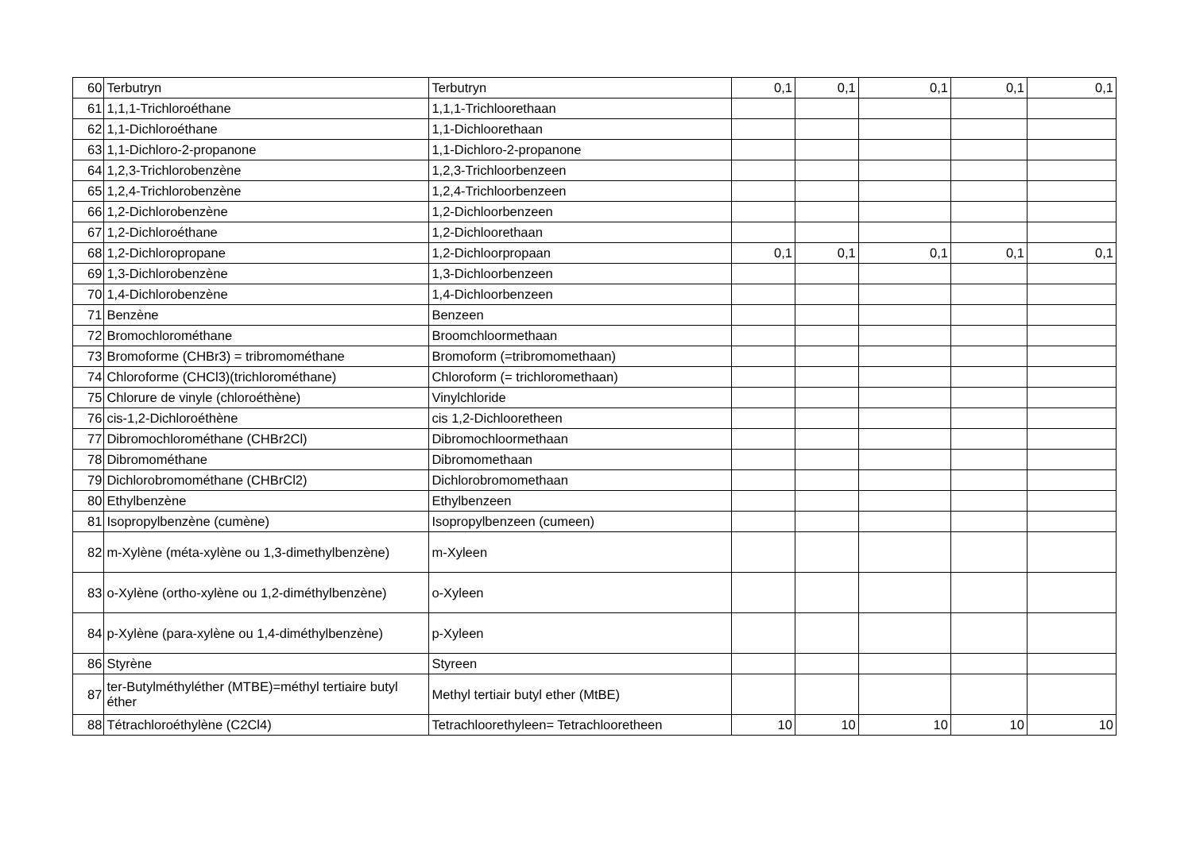| 60 | Terbutryn | Terbutryn | 0,1 | 0,1 | 0,1 | 0,1 | 0,1 |
| 61 | 1,1,1-Trichloroéthane | 1,1,1-Trichloorethaan | | | | | |
| 62 | 1,1-Dichloroéthane | 1,1-Dichloorethaan | | | | | |
| 63 | 1,1-Dichloro-2-propanone | 1,1-Dichloro-2-propanone | | | | | |
| 64 | 1,2,3-Trichlorobenzène | 1,2,3-Trichloorbenzeen | | | | | |
| 65 | 1,2,4-Trichlorobenzène | 1,2,4-Trichloorbenzeen | | | | | |
| 66 | 1,2-Dichlorobenzène | 1,2-Dichloorbenzeen | | | | | |
| 67 | 1,2-Dichloroéthane | 1,2-Dichloorethaan | | | | | |
| 68 | 1,2-Dichloropropane | 1,2-Dichloorpropaan | 0,1 | 0,1 | 0,1 | 0,1 | 0,1 |
| 69 | 1,3-Dichlorobenzène | 1,3-Dichloorbenzeen | | | | | |
| 70 | 1,4-Dichlorobenzène | 1,4-Dichloorbenzeen | | | | | |
| 71 | Benzène | Benzeen | | | | | |
| 72 | Bromochlorométhane | Broomchloormethaan | | | | | |
| 73 | Bromoforme (CHBr3) = tribromométhane | Bromoform (=tribromomethaan) | | | | | |
| 74 | Chloroforme (CHCl3)(trichlorométhane) | Chloroform (= trichloromethaan) | | | | | |
| 75 | Chlorure de vinyle (chloroéthène) | Vinylchloride | | | | | |
| 76 | cis-1,2-Dichloroéthène | cis 1,2-Dichlooretheen | | | | | |
| 77 | Dibromochlorométhane (CHBr2Cl) | Dibromochloormethaan | | | | | |
| 78 | Dibromométhane | Dibromomethaan | | | | | |
| 79 | Dichlorobromométhane (CHBrCl2) | Dichlorobromomethaan | | | | | |
| 80 | Ethylbenzène | Ethylbenzeen | | | | | |
| 81 | Isopropylbenzène (cumène) | Isopropylbenzeen (cumeen) | | | | | |
| 82 | m-Xylène (méta-xylène ou 1,3-dimethylbenzène) | m-Xyleen | | | | | |
| 83 | o-Xylène (ortho-xylène ou 1,2-diméthylbenzène) | o-Xyleen | | | | | |
| 84 | p-Xylène (para-xylène ou 1,4-diméthylbenzène) | p-Xyleen | | | | | |
| 86 | Styrène | Styreen | | | | | |
| 87 | ter-Butylméthyléther (MTBE)=méthyl tertiaire butyl éther | Methyl tertiair butyl ether (MtBE) | | | | | |
| 88 | Tétrachloroéthylène (C2Cl4) | Tetrachloorethyleen= Tetrachlooretheen | 10 | 10 | 10 | 10 | 10 |